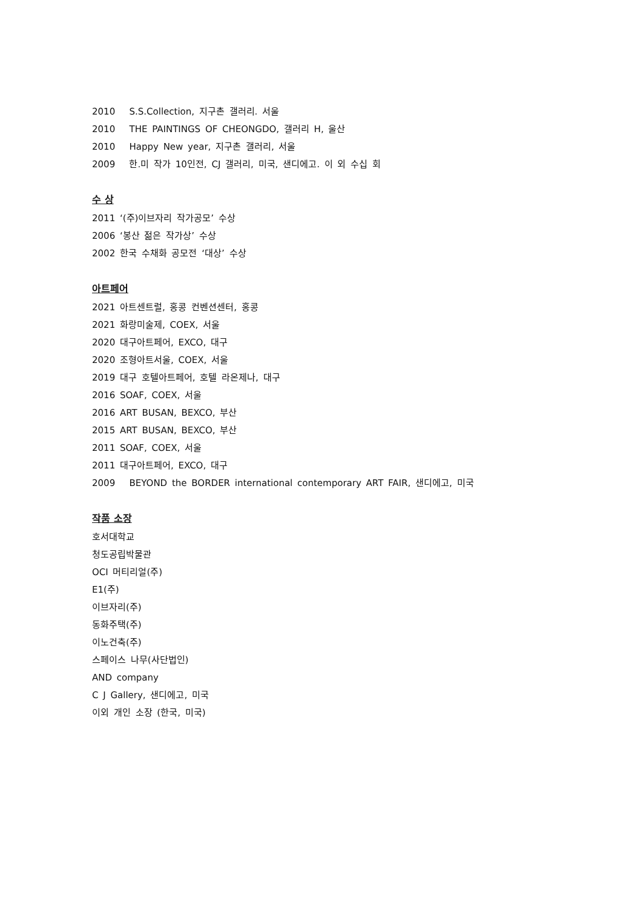2010 S.S.Collection, 지구촌 갤러리. 서울
2010 THE PAINTINGS OF CHEONGDO, 갤러리 H, 울산
2010 Happy New year, 지구촌 갤러리, 서울
2009 한.미 작가 10인전, CJ 갤러리, 미국, 샌디에고. 이 외 수십 회
수 상
2011 ‘(주)이브자리 작가공모’ 수상
2006 ‘봉산 젊은 작가상’ 수상
2002 한국 수채화 공모전 ‘대상’ 수상
아트페어
2021 아트센트럴, 홍콩 컨벤션센터, 홍콩
2021 화랑미술제, COEX, 서울
2020 대구아트페어, EXCO, 대구
2020 조형아트서울, COEX, 서울
2019 대구 호텔아트페어, 호텔 라온제나, 대구
2016 SOAF, COEX, 서울
2016 ART BUSAN, BEXCO, 부산
2015 ART BUSAN, BEXCO, 부산
2011 SOAF, COEX, 서울
2011 대구아트페어, EXCO, 대구
2009 BEYOND the BORDER international contemporary ART FAIR, 샌디에고, 미국
작품 소장
호서대학교
청도공립박물관
OCI 머티리얼(주)
E1(주)
이브자리(주)
동화주택(주)
이노건축(주)
스페이스 나무(사단법인)
AND company
C J Gallery, 샌디에고, 미국
이외 개인 소장 (한국, 미국)